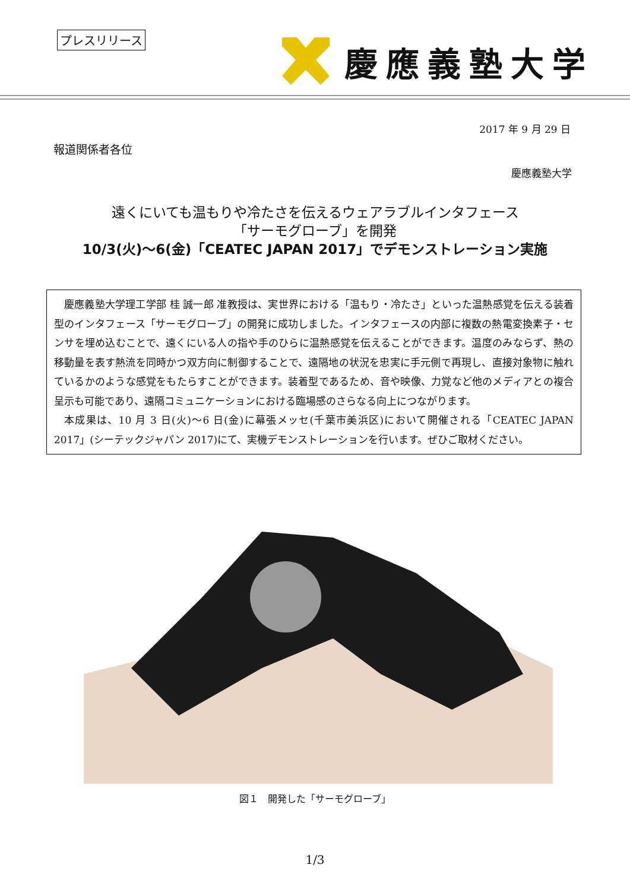プレスリリース 慶應義塾大学
2017 年 9 月 29 日
報道関係者各位
慶應義塾大学
遠くにいても温もりや冷たさを伝えるウェアラブルインタフェース
「サーモグローブ」を開発
10/3(火)～6(金)「CEATEC JAPAN 2017」でデモンストレーション実施
慶應義塾大学理工学部 桂 誠一郎 准教授は、実世界における「温もり・冷たさ」といった温熱感覚を伝える装着型のインタフェース「サーモグローブ」の開発に成功しました。インタフェースの内部に複数の熱電変換素子・センサを埋め込むことで、遠くにいる人の指や手のひらに温熱感覚を伝えることができます。温度のみならず、熱の移動量を表す熱流を同時かつ双方向に制御することで、遠隔地の状況を忠実に手元側で再現し、直接対象物に触れているかのような感覚をもたらすことができます。装着型であるため、音や映像、力覚など他のメディアとの複合呈示も可能であり、遠隔コミュニケーションにおける臨場感のさらなる向上につながります。
本成果は、10 月 3 日(火)～6 日(金)に幕張メッセ(千葉市美浜区)において開催される「CEATEC JAPAN 2017」(シーテックジャパン 2017)にて、実機デモンストレーションを行います。ぜひご取材ください。
図１　開発した「サーモグローブ」
1/3